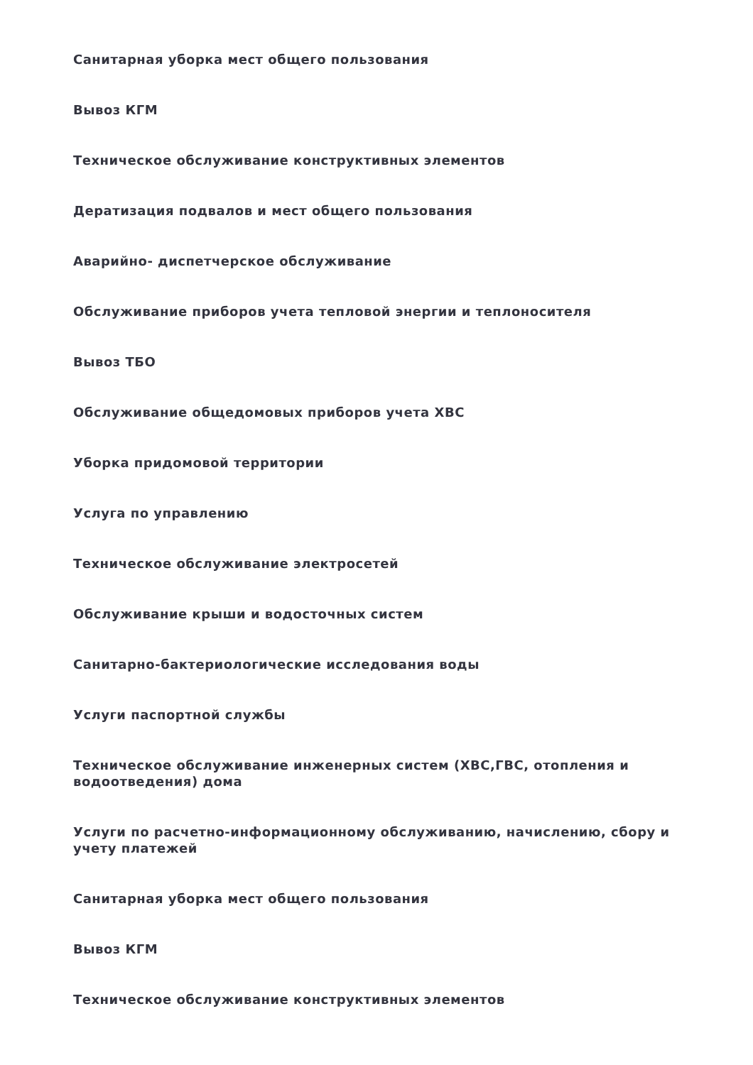Санитарная уборка мест общего пользования
Вывоз КГМ
Техническое обслуживание конструктивных элементов
Дератизация подвалов и мест общего пользования
Аварийно- диспетчерское обслуживание
Обслуживание приборов учета тепловой энергии и теплоносителя
Вывоз ТБО
Обслуживание общедомовых приборов учета ХВС
Уборка придомовой территории
Услуга по управлению
Техническое обслуживание электросетей
Обслуживание крыши и водосточных систем
Санитарно-бактериологические исследования воды
Услуги паспортной службы
Техническое обслуживание инженерных систем (ХВС,ГВС, отопления и водоотведения) дома
Услуги по расчетно-информационному обслуживанию, начислению, сбору и учету платежей
Санитарная уборка мест общего пользования
Вывоз КГМ
Техническое обслуживание конструктивных элементов